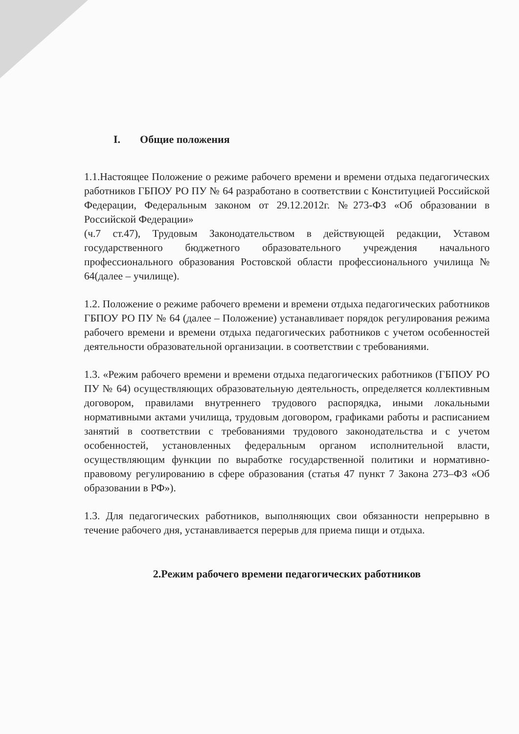I. Общие положения
1.1.Настоящее Положение о режиме рабочего времени и времени отдыха педагогических работников ГБПОУ РО ПУ № 64 разработано в соответствии с Конституцией Российской Федерации, Федеральным законом от 29.12.2012г. №273-ФЗ «Об образовании в Российской Федерации»
(ч.7 ст.47), Трудовым Законодательством в действующей редакции, Уставом государственного бюджетного образовательного учреждения начального профессионального образования Ростовской области профессионального училища № 64(далее – училище).
1.2. Положение о режиме рабочего времени и времени отдыха педагогических работников ГБПОУ РО ПУ № 64 (далее – Положение) устанавливает порядок регулирования режима рабочего времени и времени отдыха педагогических работников с учетом особенностей деятельности образовательной организации. в соответствии с требованиями.
1.3. «Режим рабочего времени и времени отдыха педагогических работников (ГБПОУ РО ПУ № 64) осуществляющих образовательную деятельность, определяется коллективным договором, правилами внутреннего трудового распорядка, иными локальными нормативными актами училища, трудовым договором, графиками работы и расписанием занятий в соответствии с требованиями трудового законодательства и с учетом особенностей, установленных федеральным органом исполнительной власти, осуществляющим функции по выработке государственной политики и нормативно-правовому регулированию в сфере образования (статья 47 пункт 7 Закона 273–ФЗ «Об образовании в РФ»).
1.3. Для педагогических работников, выполняющих свои обязанности непрерывно в течение рабочего дня, устанавливается перерыв для приема пищи и отдыха.
2.Режим рабочего времени педагогических работников